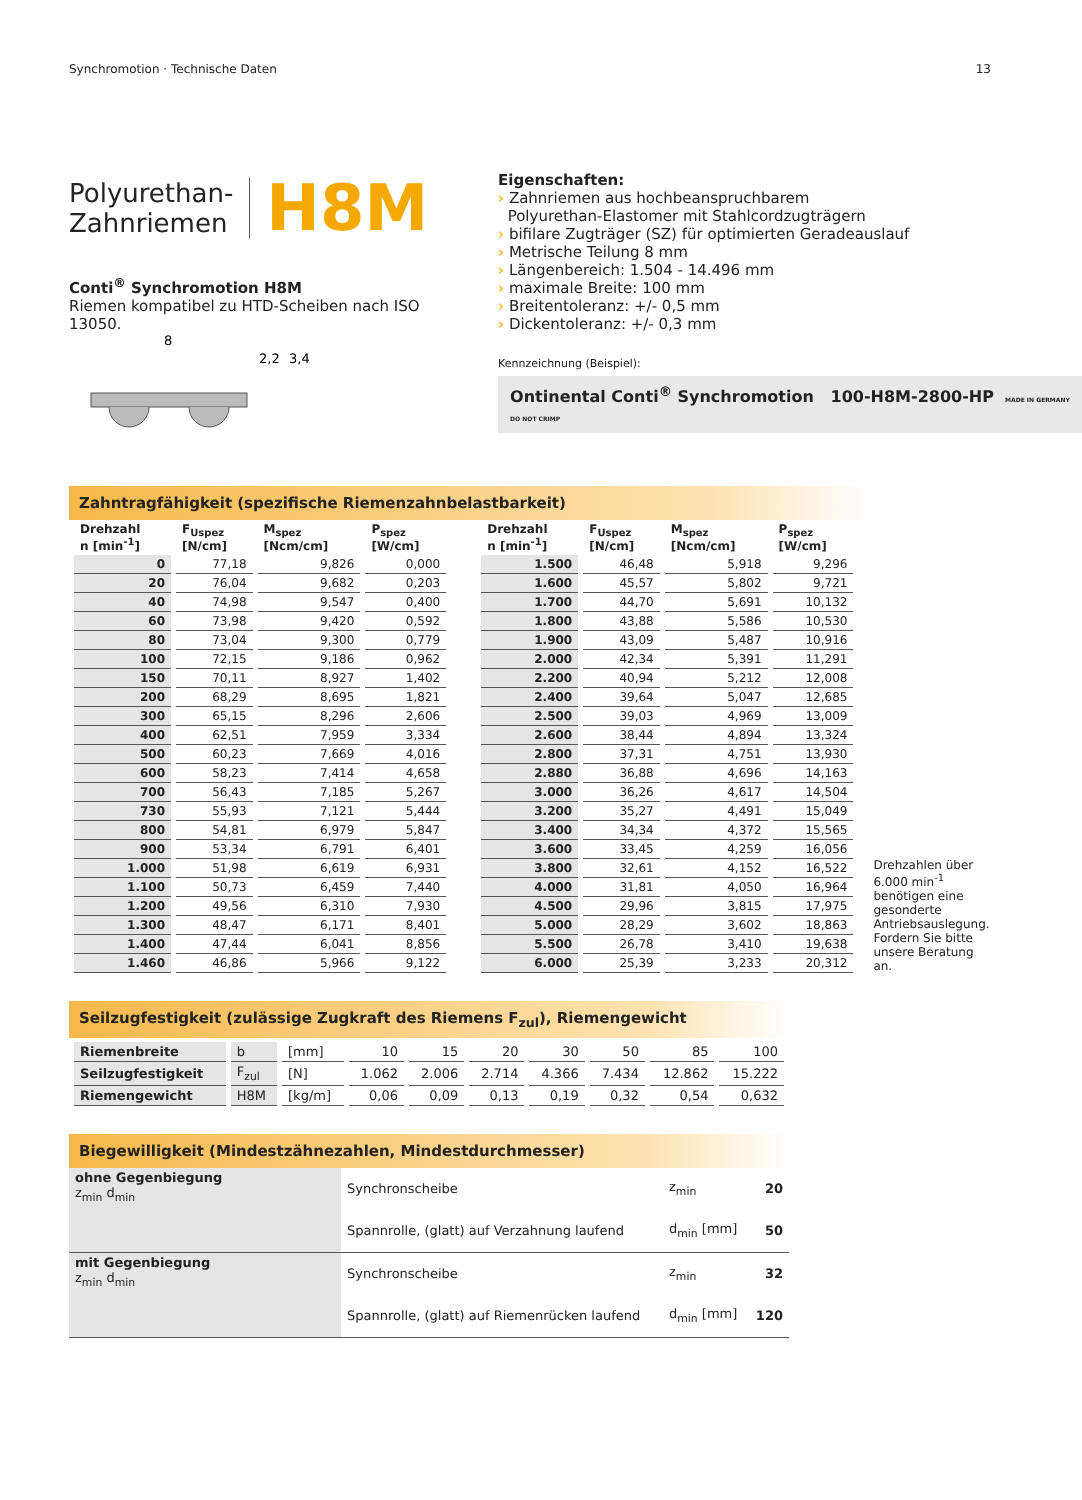Synchromotion · Technische Daten 13
Polyurethan-
Zahnriemen
H8M
Conti<sup>®</sup> Synchromotion H8M
Riemen kompatibel zu HTD-Scheiben nach ISO 13050.
8
2,2
3,4
Eigenschaften:
› Zahnriemen aus hochbeanspruchbarem
Polyurethan-Elastomer mit Stahlcordzugträgern
› bifilare Zugträger (SZ) für optimierten Geradeauslauf
› Metrische Teilung 8 mm
› Längenbereich: 1.504 - 14.496 mm
› maximale Breite: 100 mm
› Breitentoleranz: +/- 0,5 mm
› Dickentoleranz: +/- 0,3 mm
Kennzeichnung (Beispiel):
Ontinental Conti<sup>®</sup> Synchromotion 100-H8M-2800-HP MADE IN GERMANY DO NOT CRIMP
Zahntragfähigkeit (spezifische Riemenzahnbelastbarkeit)
| Drehzahl n [min<sup>-1</sup>] | F<sub>Uspez</sub> [N/cm] | M<sub>spez</sub> [Ncm/cm] | P<sub>spez</sub> [W/cm] |
| --- | --- | --- | --- |
| 0 | 77,18 | 9,826 | 0,000 |
| 20 | 76,04 | 9,682 | 0,203 |
| 40 | 74,98 | 9,547 | 0,400 |
| 60 | 73,98 | 9,420 | 0,592 |
| 80 | 73,04 | 9,300 | 0,779 |
| 100 | 72,15 | 9,186 | 0,962 |
| 150 | 70,11 | 8,927 | 1,402 |
| 200 | 68,29 | 8,695 | 1,821 |
| 300 | 65,15 | 8,296 | 2,606 |
| 400 | 62,51 | 7,959 | 3,334 |
| 500 | 60,23 | 7,669 | 4,016 |
| 600 | 58,23 | 7,414 | 4,658 |
| 700 | 56,43 | 7,185 | 5,267 |
| 730 | 55,93 | 7,121 | 5,444 |
| 800 | 54,81 | 6,979 | 5,847 |
| 900 | 53,34 | 6,791 | 6,401 |
| 1.000 | 51,98 | 6,619 | 6,931 |
| 1.100 | 50,73 | 6,459 | 7,440 |
| 1.200 | 49,56 | 6,310 | 7,930 |
| 1.300 | 48,47 | 6,171 | 8,401 |
| 1.400 | 47,44 | 6,041 | 8,856 |
| 1.460 | 46,86 | 5,966 | 9,122 |
| Drehzahl n [min<sup>-1</sup>] | F<sub>Uspez</sub> [N/cm] | M<sub>spez</sub> [Ncm/cm] | P<sub>spez</sub> [W/cm] |
| --- | --- | --- | --- |
| 1.500 | 46,48 | 5,918 | 9,296 |
| 1.600 | 45,57 | 5,802 | 9,721 |
| 1.700 | 44,70 | 5,691 | 10,132 |
| 1.800 | 43,88 | 5,586 | 10,530 |
| 1.900 | 43,09 | 5,487 | 10,916 |
| 2.000 | 42,34 | 5,391 | 11,291 |
| 2.200 | 40,94 | 5,212 | 12,008 |
| 2.400 | 39,64 | 5,047 | 12,685 |
| 2.500 | 39,03 | 4,969 | 13,009 |
| 2.600 | 38,44 | 4,894 | 13,324 |
| 2.800 | 37,31 | 4,751 | 13,930 |
| 2.880 | 36,88 | 4,696 | 14,163 |
| 3.000 | 36,26 | 4,617 | 14,504 |
| 3.200 | 35,27 | 4,491 | 15,049 |
| 3.400 | 34,34 | 4,372 | 15,565 |
| 3.600 | 33,45 | 4,259 | 16,056 |
| 3.800 | 32,61 | 4,152 | 16,522 |
| 4.000 | 31,81 | 4,050 | 16,964 |
| 4.500 | 29,96 | 3,815 | 17,975 |
| 5.000 | 28,29 | 3,602 | 18,863 |
| 5.500 | 26,78 | 3,410 | 19,638 |
| 6.000 | 25,39 | 3,233 | 20,312 |
Drehzahlen über 6.000 min<sup>-1</sup> benötigen eine gesonderte Antriebsauslegung. Fordern Sie bitte unsere Beratung an.
Seilzugfestigkeit (zulässige Zugkraft des Riemens F<sub>zul</sub>), Riemengewicht
| Riemenbreite | b | [mm] | 10 | 15 | 20 | 30 | 50 | 85 | 100 |
| Seilzugfestigkeit | F<sub>zul</sub> | [N] | 1.062 | 2.006 | 2.714 | 4.366 | 7.434 | 12.862 | 15.222 |
| Riemengewicht | H8M | [kg/m] | 0,06 | 0,09 | 0,13 | 0,19 | 0,32 | 0,54 | 0,632 |
Biegewilligkeit (Mindestzähnezahlen, Mindestdurchmesser)
| ohne Gegenbiegung z<sub>min</sub> d<sub>min</sub> | Synchronscheibe | z<sub>min</sub> | 20 |
| | Spannrolle, (glatt) auf Verzahnung laufend | d<sub>min</sub> [mm] | 50 |
| mit Gegenbiegung z<sub>min</sub> d<sub>min</sub> | Synchronscheibe | z<sub>min</sub> | 32 |
| | Spannrolle, (glatt) auf Riemenrücken laufend | d<sub>min</sub> [mm] | 120 |